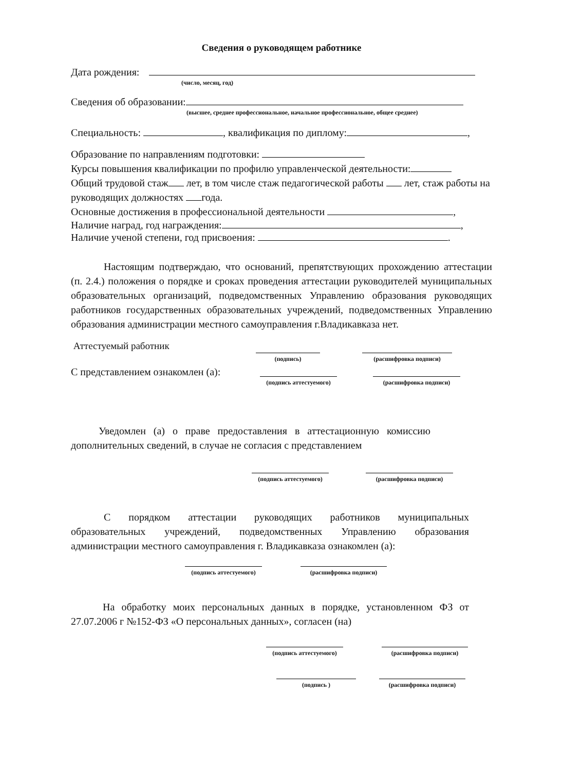Сведения о руководящем работнике
Дата рождения:
(число, месяц, год)
Сведения об образовании:
(высшее, среднее профессиональное, начальное профессиональное, общее среднее)
Специальность: , квалификация по диплому: ,
Образование по направлениям подготовки:
Курсы повышения квалификации по профилю управленческой деятельности:
Общий трудовой стаж лет, в том числе стаж педагогической работы лет, стаж работы на руководящих должностях года.
Основные достижения в профессиональной деятельности ,
Наличие наград, год награждения: ,
Наличие ученой степени, год присвоения: .
Настоящим подтверждаю, что оснований, препятствующих прохождению аттестации (п. 2.4.) положения о порядке и сроках проведения аттестации руководителей муниципальных образовательных организаций, подведомственных Управлению образования руководящих работников государственных образовательных учреждений, подведомственных Управлению образования администрации местного самоуправления г.Владикавказа нет.
Аттестуемый работник
(подпись) (расшифровка подписи)
С представлением ознакомлен (а):
(подпись аттестуемого)
(расшифровка подписи)
Уведомлен (а) о праве предоставления в аттестационную комиссию дополнительных сведений, в случае не согласия с представлением
(подпись аттестуемого)
(расшифровка подписи)
С порядком аттестации руководящих работников муниципальных образовательных учреждений, подведомственных Управлению образования администрации местного самоуправления г. Владикавказа ознакомлен (а):
(подпись аттестуемого)
(расшифровка подписи)
На обработку моих персональных данных в порядке, установленном ФЗ от 27.07.2006 г №152-ФЗ «О персональных данных», согласен (на)
(подпись аттестуемого)
(расшифровка подписи)
(подпись ) (расшифровка подписи)